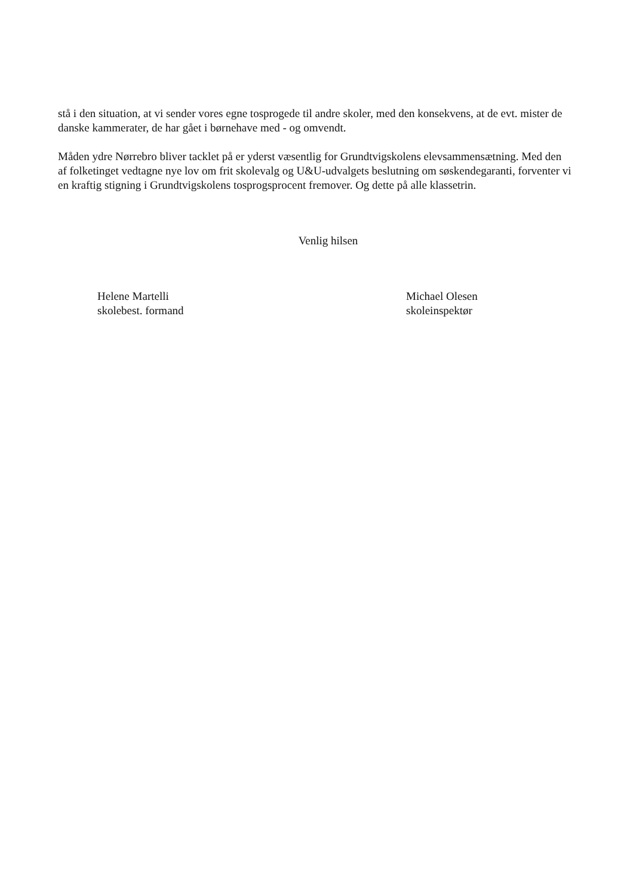stå i den situation, at vi sender vores egne tosprogede til andre skoler, med den konsekvens, at de evt. mister de danske kammerater, de har gået i børnehave med - og omvendt.
Måden ydre Nørrebro bliver tacklet på er yderst væsentlig for Grundtvigskolens elevsammensætning. Med den af folketinget vedtagne nye lov om frit skolevalg og U&U-udvalgets beslutning om søskendegaranti, forventer vi en kraftig stigning i Grundtvigskolens tosprogsprocent fremover. Og dette på alle klassetrin.
Venlig hilsen
Helene Martelli
skolebest. formand
Michael Olesen
skoleinspektør